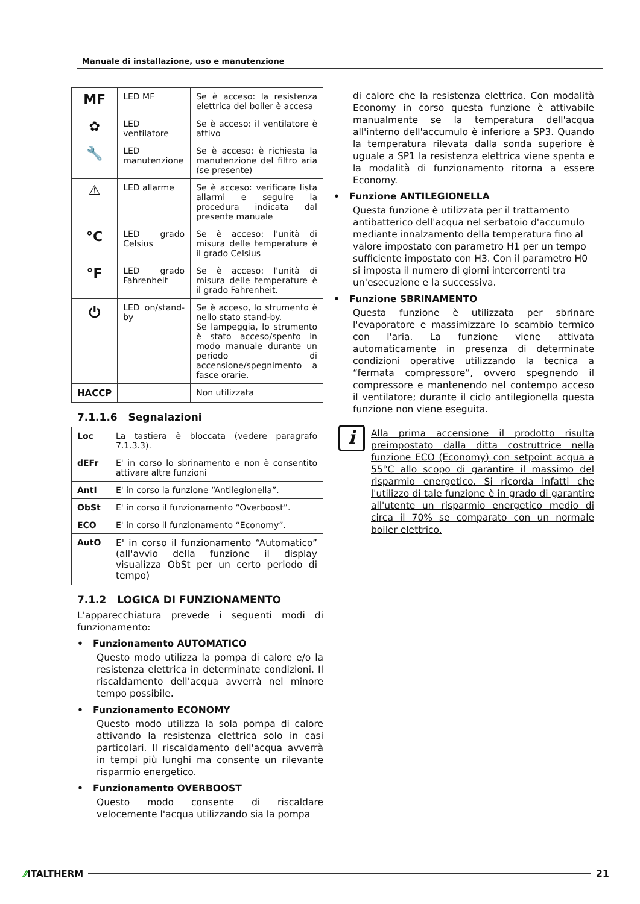Manuale di installazione, uso e manutenzione
| MF | LED MF | Se è acceso: la resistenza elettrica del boiler è accesa |
| ✿ | LED ventilatore | Se è acceso: il ventilatore è attivo |
| 🔧 | LED manutenzione | Se è acceso: è richiesta la manutenzione del filtro aria (se presente) |
| ⚠ | LED allarme | Se è acceso: verificare lista allarmi e seguire la procedura indicata dal presente manuale |
| °C | LED grado Celsius | Se è acceso: l'unità di misura delle temperature è il grado Celsius |
| °F | LED grado Fahrenheit | Se è acceso: l'unità di misura delle temperature è il grado Fahrenheit. |
| ⏻ | LED on/stand-by | Se è acceso, lo strumento è nello stato stand-by. Se lampeggia, lo strumento è stato acceso/spento in modo manuale durante un periodo di accensione/spegnimento a fasce orarie. |
| HACCP | | Non utilizzata |
7.1.1.6 Segnalazioni
| Loc | La tastiera è bloccata (vedere paragrafo 7.1.3.3). |
| dEFr | E' in corso lo sbrinamento e non è consentito attivare altre funzioni |
| AntI | E' in corso la funzione “Antilegionella”. |
| ObSt | E' in corso il funzionamento “Overboost”. |
| ECO | E' in corso il funzionamento “Economy”. |
| AutO | E' in corso il funzionamento “Automatico” (all'avvio della funzione il display visualizza ObSt per un certo periodo di tempo) |
7.1.2 LOGICA DI FUNZIONAMENTO
L'apparecchiatura prevede i seguenti modi di funzionamento:
• Funzionamento AUTOMATICO
Questo modo utilizza la pompa di calore e/o la resistenza elettrica in determinate condizioni. Il riscaldamento dell'acqua avverrà nel minore tempo possibile.
• Funzionamento ECONOMY
Questo modo utilizza la sola pompa di calore attivando la resistenza elettrica solo in casi particolari. Il riscaldamento dell'acqua avverrà in tempi più lunghi ma consente un rilevante risparmio energetico.
• Funzionamento OVERBOOST
Questo modo consente di riscaldare velocemente l'acqua utilizzando sia la pompa
di calore che la resistenza elettrica. Con modalità Economy in corso questa funzione è attivabile manualmente se la temperatura dell'acqua all'interno dell'accumulo è inferiore a SP3. Quando la temperatura rilevata dalla sonda superiore è uguale a SP1 la resistenza elettrica viene spenta e la modalità di funzionamento ritorna a essere Economy.
• Funzione ANTILEGIONELLA
Questa funzione è utilizzata per il trattamento antibatterico dell'acqua nel serbatoio d'accumulo mediante innalzamento della temperatura fino al valore impostato con parametro H1 per un tempo sufficiente impostato con H3. Con il parametro H0 si imposta il numero di giorni intercorrenti tra un'esecuzione e la successiva.
• Funzione SBRINAMENTO
Questa funzione è utilizzata per sbrinare l'evaporatore e massimizzare lo scambio termico con l'aria. La funzione viene attivata automaticamente in presenza di determinate condizioni operative utilizzando la tecnica a “fermata compressore”, ovvero spegnendo il compressore e mantenendo nel contempo acceso il ventilatore; durante il ciclo antilegionella questa funzione non viene eseguita.
i
Alla prima accensione il prodotto risulta preimpostato dalla ditta costruttrice nella funzione ECO (Economy) con setpoint acqua a 55°C allo scopo di garantire il massimo del risparmio energetico. Si ricorda infatti che l'utilizzo di tale funzione è in grado di garantire all'utente un risparmio energetico medio di circa il 70% se comparato con un normale boiler elettrico.
⁄⁄ ITALTHERM 21